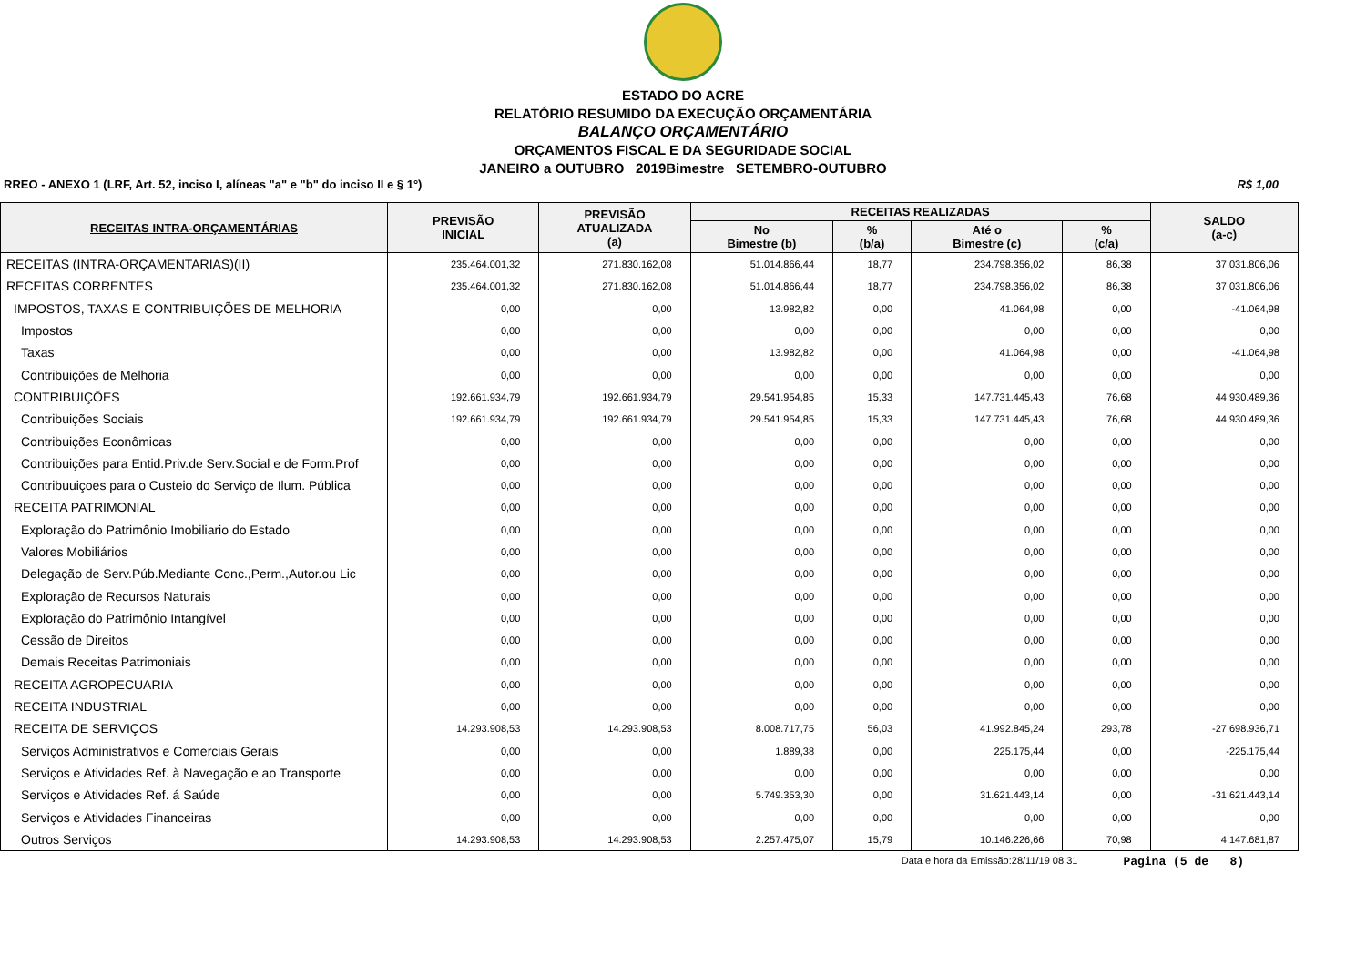ESTADO DO ACRE
RELATÓRIO RESUMIDO DA EXECUÇÃO ORÇAMENTÁRIA
BALANÇO ORÇAMENTÁRIO
ORÇAMENTOS FISCAL E DA SEGURIDADE SOCIAL
JANEIRO a OUTUBRO 2019Bimestre SETEMBRO-OUTUBRO
RREO - ANEXO 1 (LRF, Art. 52, inciso I, alíneas "a" e "b" do inciso II e § 1°) R$ 1,00
| RECEITAS INTRA-ORÇAMENTÁRIAS | PREVISÃO INICIAL | PREVISÃO ATUALIZADA (a) | RECEITAS REALIZADAS | | | | SALDO (a-c) |
| --- | --- | --- | --- | --- | --- | --- | --- |
| | | | No Bimestre (b) | % (b/a) | Até o Bimestre (c) | % (c/a) | |
| RECEITAS (INTRA-ORÇAMENTARIAS)(II) | 235.464.001,32 | 271.830.162,08 | 51.014.866,44 | 18,77 | 234.798.356,02 | 86,38 | 37.031.806,06 |
| RECEITAS CORRENTES | 235.464.001,32 | 271.830.162,08 | 51.014.866,44 | 18,77 | 234.798.356,02 | 86,38 | 37.031.806,06 |
| IMPOSTOS, TAXAS E CONTRIBUIÇÕES DE MELHORIA | 0,00 | 0,00 | 13.982,82 | 0,00 | 41.064,98 | 0,00 | -41.064,98 |
| Impostos | 0,00 | 0,00 | 0,00 | 0,00 | 0,00 | 0,00 | 0,00 |
| Taxas | 0,00 | 0,00 | 13.982,82 | 0,00 | 41.064,98 | 0,00 | -41.064,98 |
| Contribuições de Melhoria | 0,00 | 0,00 | 0,00 | 0,00 | 0,00 | 0,00 | 0,00 |
| CONTRIBUIÇÕES | 192.661.934,79 | 192.661.934,79 | 29.541.954,85 | 15,33 | 147.731.445,43 | 76,68 | 44.930.489,36 |
| Contribuições Sociais | 192.661.934,79 | 192.661.934,79 | 29.541.954,85 | 15,33 | 147.731.445,43 | 76,68 | 44.930.489,36 |
| Contribuições Econômicas | 0,00 | 0,00 | 0,00 | 0,00 | 0,00 | 0,00 | 0,00 |
| Contribuições para Entid.Priv.de Serv.Social e de Form.Prof | 0,00 | 0,00 | 0,00 | 0,00 | 0,00 | 0,00 | 0,00 |
| Contribuuiçoes para o Custeio do Serviço de Ilum. Pública | 0,00 | 0,00 | 0,00 | 0,00 | 0,00 | 0,00 | 0,00 |
| RECEITA PATRIMONIAL | 0,00 | 0,00 | 0,00 | 0,00 | 0,00 | 0,00 | 0,00 |
| Exploração do Patrimônio Imobiliario do Estado | 0,00 | 0,00 | 0,00 | 0,00 | 0,00 | 0,00 | 0,00 |
| Valores Mobiliários | 0,00 | 0,00 | 0,00 | 0,00 | 0,00 | 0,00 | 0,00 |
| Delegação de Serv.Púb.Mediante Conc.,Perm.,Autor.ou Lic | 0,00 | 0,00 | 0,00 | 0,00 | 0,00 | 0,00 | 0,00 |
| Exploração de Recursos Naturais | 0,00 | 0,00 | 0,00 | 0,00 | 0,00 | 0,00 | 0,00 |
| Exploração do Patrimônio Intangível | 0,00 | 0,00 | 0,00 | 0,00 | 0,00 | 0,00 | 0,00 |
| Cessão de Direitos | 0,00 | 0,00 | 0,00 | 0,00 | 0,00 | 0,00 | 0,00 |
| Demais Receitas Patrimoniais | 0,00 | 0,00 | 0,00 | 0,00 | 0,00 | 0,00 | 0,00 |
| RECEITA AGROPECUARIA | 0,00 | 0,00 | 0,00 | 0,00 | 0,00 | 0,00 | 0,00 |
| RECEITA INDUSTRIAL | 0,00 | 0,00 | 0,00 | 0,00 | 0,00 | 0,00 | 0,00 |
| RECEITA DE SERVIÇOS | 14.293.908,53 | 14.293.908,53 | 8.008.717,75 | 56,03 | 41.992.845,24 | 293,78 | -27.698.936,71 |
| Serviços Administrativos e Comerciais Gerais | 0,00 | 0,00 | 1.889,38 | 0,00 | 225.175,44 | 0,00 | -225.175,44 |
| Serviços e Atividades Ref. à Navegação e ao Transporte | 0,00 | 0,00 | 0,00 | 0,00 | 0,00 | 0,00 | 0,00 |
| Serviços e Atividades Ref. á Saúde | 0,00 | 0,00 | 5.749.353,30 | 0,00 | 31.621.443,14 | 0,00 | -31.621.443,14 |
| Serviços e Atividades Financeiras | 0,00 | 0,00 | 0,00 | 0,00 | 0,00 | 0,00 | 0,00 |
| Outros Serviços | 14.293.908,53 | 14.293.908,53 | 2.257.475,07 | 15,79 | 10.146.226,66 | 70,98 | 4.147.681,87 |
Data e hora da Emissão:28/11/19 08:31 Pagina (5 de 8)